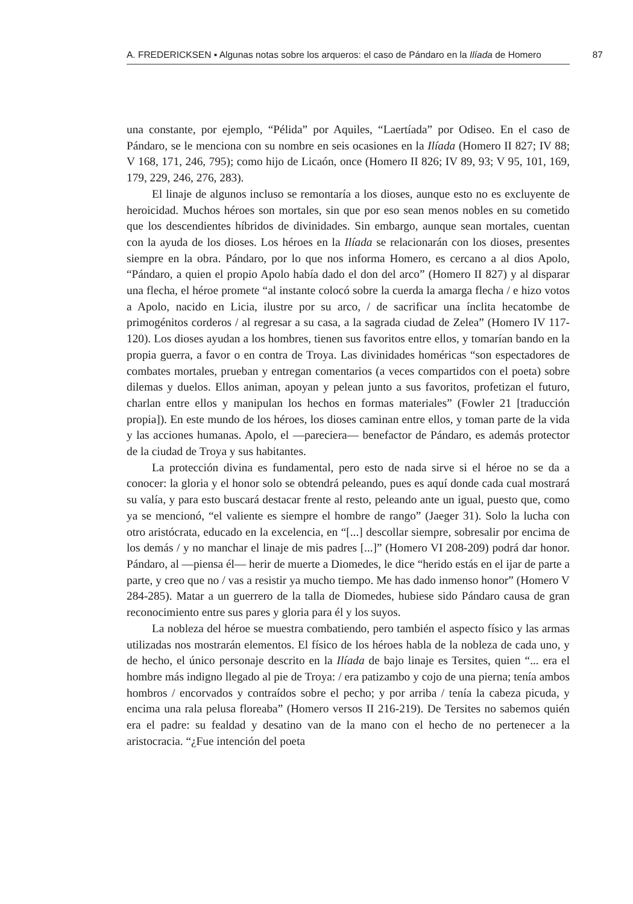A. FREDERICKSEN ▪ Algunas notas sobre los arqueros: el caso de Pándaro en la Ilíada de Homero
87
una constante, por ejemplo, “Pélida” por Aquiles, “Laertíada” por Odiseo. En el caso de Pándaro, se le menciona con su nombre en seis ocasiones en la Ilíada (Homero II 827; IV 88; V 168, 171, 246, 795); como hijo de Licaón, once (Homero II 826; IV 89, 93; V 95, 101, 169, 179, 229, 246, 276, 283).
El linaje de algunos incluso se remontaría a los dioses, aunque esto no es excluyente de heroicidad. Muchos héroes son mortales, sin que por eso sean menos nobles en su cometido que los descendientes híbridos de divinidades. Sin embargo, aunque sean mortales, cuentan con la ayuda de los dioses. Los héroes en la Ilíada se relacionarán con los dioses, presentes siempre en la obra. Pándaro, por lo que nos informa Homero, es cercano a al dios Apolo, “Pándaro, a quien el propio Apolo había dado el don del arco” (Homero II 827) y al disparar una flecha, el héroe promete “al instante colocó sobre la cuerda la amarga flecha / e hizo votos a Apolo, nacido en Licia, ilustre por su arco, / de sacrificar una ínclita hecatombe de primogénitos corderos / al regresar a su casa, a la sagrada ciudad de Zelea” (Homero IV 117-120). Los dioses ayudan a los hombres, tienen sus favoritos entre ellos, y tomarían bando en la propia guerra, a favor o en contra de Troya. Las divinidades homéricas “son espectadores de combates mortales, prueban y entregan comentarios (a veces compartidos con el poeta) sobre dilemas y duelos. Ellos animan, apoyan y pelean junto a sus favoritos, profetizan el futuro, charlan entre ellos y manipulan los hechos en formas materiales” (Fowler 21 [traducción propia]). En este mundo de los héroes, los dioses caminan entre ellos, y toman parte de la vida y las acciones humanas. Apolo, el —pareciera— benefactor de Pándaro, es además protector de la ciudad de Troya y sus habitantes.
La protección divina es fundamental, pero esto de nada sirve si el héroe no se da a conocer: la gloria y el honor solo se obtendrá peleando, pues es aquí donde cada cual mostrará su valía, y para esto buscará destacar frente al resto, peleando ante un igual, puesto que, como ya se mencionó, “el valiente es siempre el hombre de rango” (Jaeger 31). Solo la lucha con otro aristócrata, educado en la excelencia, en “[...] descollar siempre, sobresalir por encima de los demás / y no manchar el linaje de mis padres [...]” (Homero VI 208-209) podrá dar honor. Pándaro, al —piensa él— herir de muerte a Diomedes, le dice “herido estás en el ijar de parte a parte, y creo que no / vas a resistir ya mucho tiempo. Me has dado inmenso honor” (Homero V 284-285). Matar a un guerrero de la talla de Diomedes, hubiese sido Pándaro causa de gran reconocimiento entre sus pares y gloria para él y los suyos.
La nobleza del héroe se muestra combatiendo, pero también el aspecto físico y las armas utilizadas nos mostrarán elementos. El físico de los héroes habla de la nobleza de cada uno, y de hecho, el único personaje descrito en la Ilíada de bajo linaje es Tersites, quien “... era el hombre más indigno llegado al pie de Troya: / era patizambo y cojo de una pierna; tenía ambos hombros / encorvados y contraídos sobre el pecho; y por arriba / tenía la cabeza picuda, y encima una rala pelusa floreaba” (Homero versos II 216-219). De Tersites no sabemos quién era el padre: su fealdad y desatino van de la mano con el hecho de no pertenecer a la aristocracia. “¿Fue intención del poeta